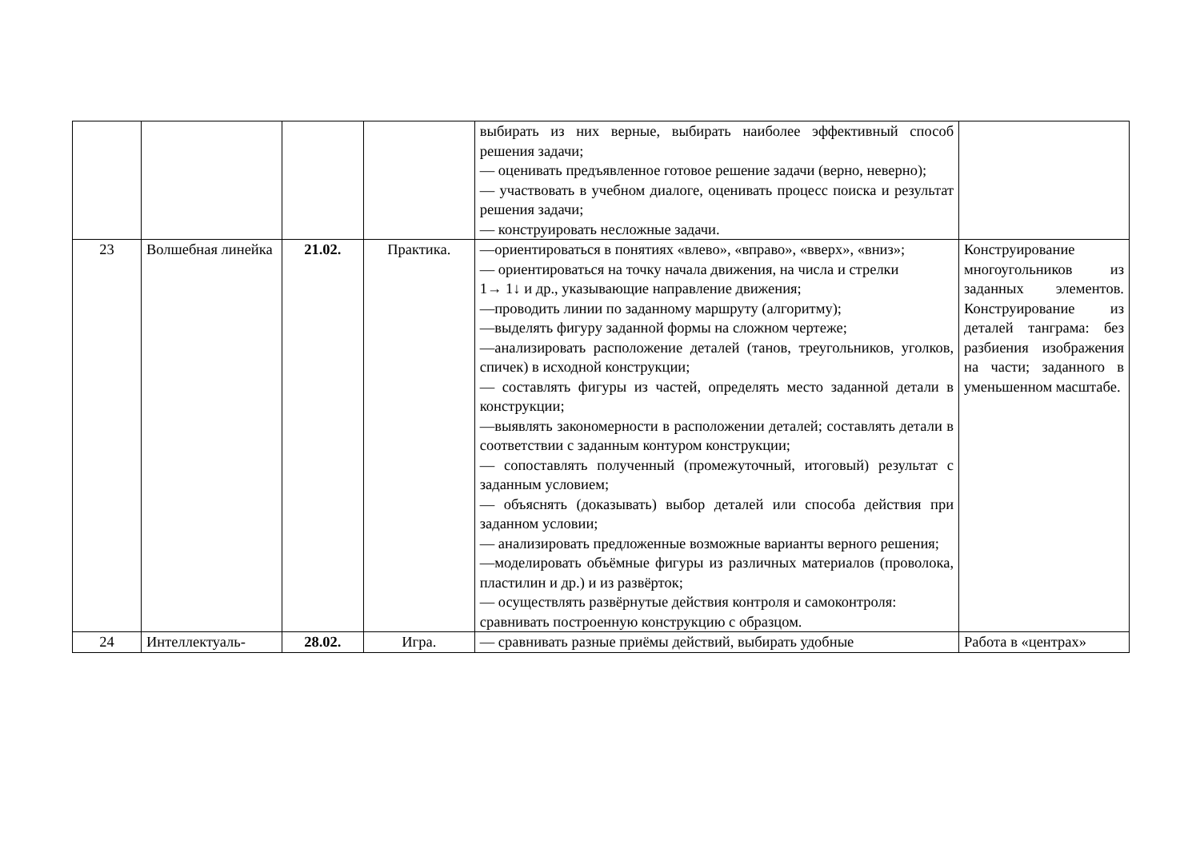| | | | | выбирать из них верные, выбирать наиболее эффективный способ решения задачи; — оценивать предъявленное готовое решение задачи (верно, неверно); — участвовать в учебном диалоге, оценивать процесс поиска и результат решения задачи; — конструировать несложные задачи. | |
| 23 | Волшебная линейка | 21.02. | Практика. | —ориентироваться в понятиях «влево», «вправо», «вверх», «вниз»; — ориентироваться на точку начала движения, на числа и стрелки 1→ 1↓ и др., указывающие направление движения; —проводить линии по заданному маршруту (алгоритму); —выделять фигуру заданной формы на сложном чертеже; —анализировать расположение деталей (танов, треугольников, уголков, спичек) в исходной конструкции; — составлять фигуры из частей, определять место заданной детали в конструкции; —выявлять закономерности в расположении деталей; составлять детали в соответствии с заданным контуром конструкции; — сопоставлять полученный (промежуточный, итоговый) результат с заданным условием; — объяснять (доказывать) выбор деталей или способа действия при заданном условии; — анализировать предложенные возможные варианты верного решения; —моделировать объёмные фигуры из различных материалов (проволока, пластилин и др.) и из развёрток; — осуществлять развёрнутые действия контроля и самоконтроля: сравнивать построенную конструкцию с образцом. | Конструирование многоугольников из заданных элементов. Конструирование из деталей танграма: без разбиения изображения на части; заданного в уменьшенном масштабе. |
| 24 | Интеллектуаль- | 28.02. | Игра. | — сравнивать разные приёмы действий, выбирать удобные | Работа в «центрах» |